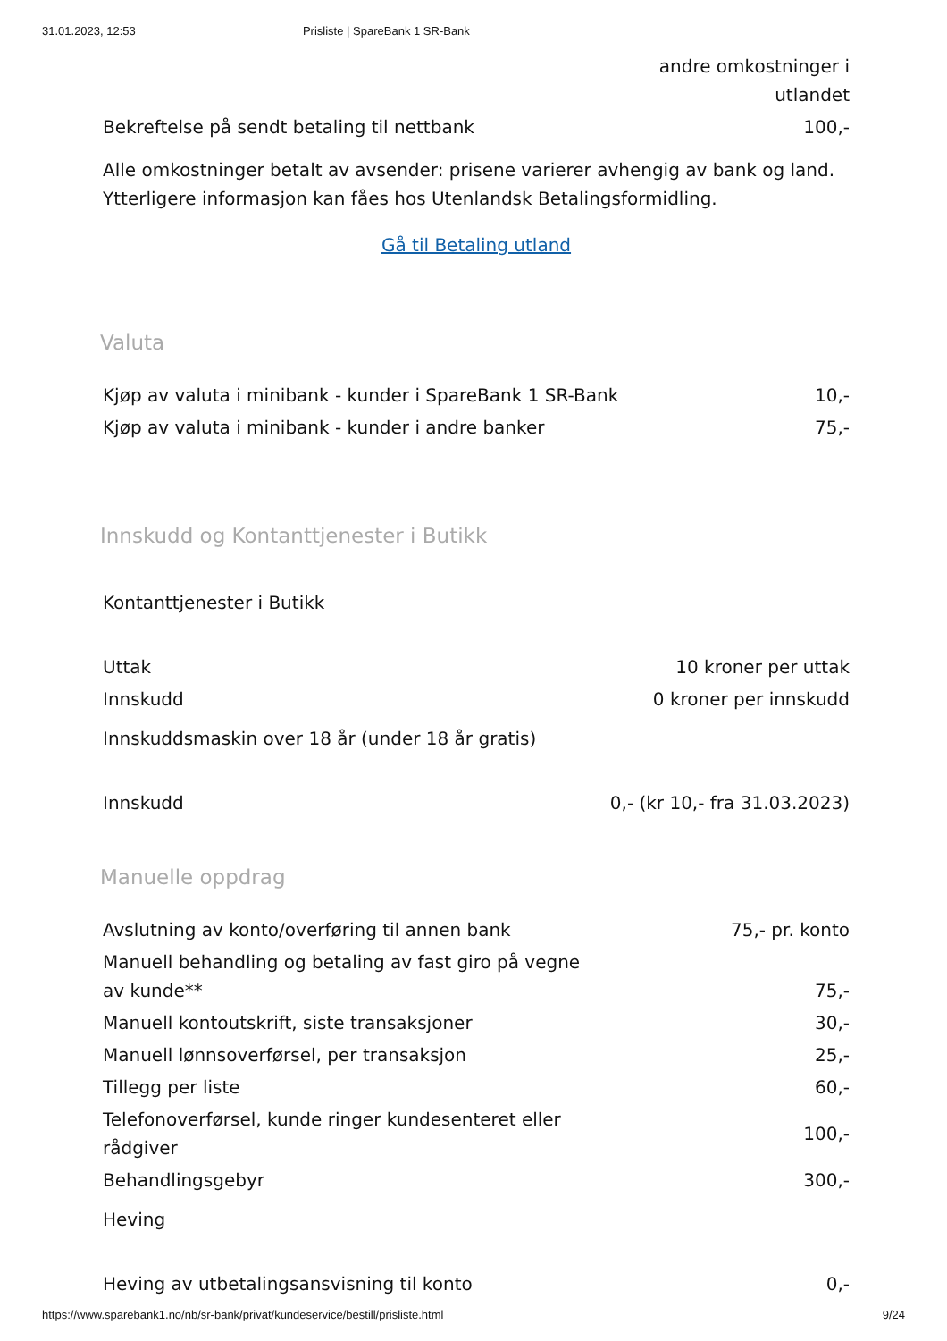31.01.2023, 12:53 Prisliste | SpareBank 1 SR-Bank
| | andre omkostninger i utlandet |
| Bekreftelse på sendt betaling til nettbank | 100,- |
Alle omkostninger betalt av avsender: prisene varierer avhengig av bank og land. Ytterligere informasjon kan fåes hos Utenlandsk Betalingsformidling.
Gå til Betaling utland
Valuta
| Kjøp av valuta i minibank - kunder i SpareBank 1 SR-Bank | 10,- |
| Kjøp av valuta i minibank - kunder i andre banker | 75,- |
Innskudd og Kontanttjenester i Butikk
Kontanttjenester i Butikk
| Uttak | 10 kroner per uttak |
| Innskudd | 0 kroner per innskudd |
Innskuddsmaskin over 18 år (under 18 år gratis)
| Innskudd | 0,- (kr 10,- fra 31.03.2023) |
Manuelle oppdrag
| Avslutning av konto/overføring til annen bank | 75,- pr. konto |
| Manuell behandling og betaling av fast giro på vegne av kunde** | 75,- |
| Manuell kontoutskrift, siste transaksjoner | 30,- |
| Manuell lønnsoverførsel, per transaksjon | 25,- |
| Tillegg per liste | 60,- |
| Telefonoverførsel, kunde ringer kundesenteret eller rådgiver | 100,- |
| Behandlingsgebyr | 300,- |
Heving
| Heving av utbetalingsansvisning til konto | 0,- |
https://www.sparebank1.no/nb/sr-bank/privat/kundeservice/bestill/prisliste.html 9/24